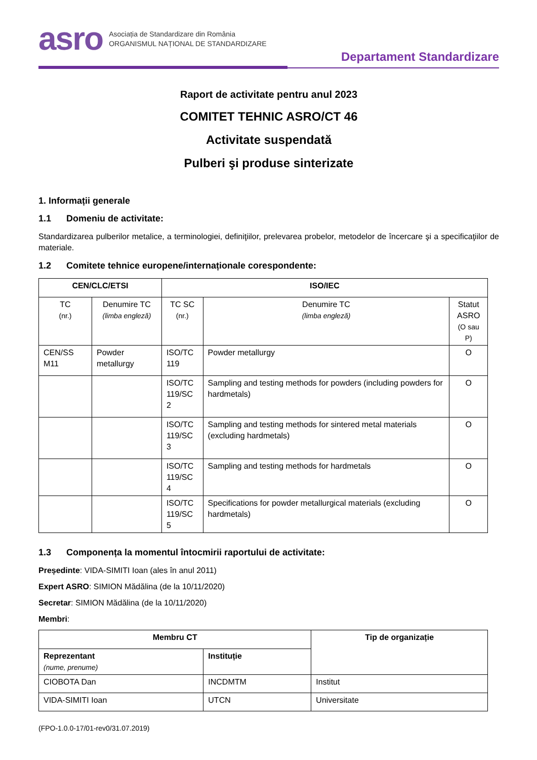asro
Asociația de Standardizare din România
ORGANISMUL NAȚIONAL DE STANDARDIZARE
Departament Standardizare
Raport de activitate pentru anul 2023
COMITET TEHNIC ASRO/CT 46
Activitate suspendată
Pulberi şi produse sinterizate
1. Informații generale
1.1 Domeniu de activitate:
Standardizarea pulberilor metalice, a terminologiei, definiţiilor, prelevarea probelor, metodelor de încercare şi a specificaţiilor de materiale.
1.2 Comitete tehnice europene/internaționale corespondente:
| CEN/CLC/ETSI | | ISO/IEC | | |
| --- | --- | --- | --- | --- |
| TC (nr.) | Denumire TC (limba engleză) | TC SC (nr.) | Denumire TC (limba engleză) | Statut ASRO (O sau P) |
| CEN/SS M11 | Powder metallurgy | ISO/TC 119 | Powder metallurgy | O |
| | | ISO/TC 119/SC 2 | Sampling and testing methods for powders (including powders for hardmetals) | O |
| | | ISO/TC 119/SC 3 | Sampling and testing methods for sintered metal materials (excluding hardmetals) | O |
| | | ISO/TC 119/SC 4 | Sampling and testing methods for hardmetals | O |
| | | ISO/TC 119/SC 5 | Specifications for powder metallurgical materials (excluding hardmetals) | O |
1.3 Componența la momentul întocmirii raportului de activitate:
Președinte: VIDA-SIMITI Ioan (ales în anul 2011)
Expert ASRO: SIMION Mădălina (de la 10/11/2020)
Secretar: SIMION Mădălina (de la 10/11/2020)
Membri:
| Membru CT | | Tip de organizație |
| --- | --- | --- |
| Reprezentant (nume, prenume) | Instituție | |
| CIOBOTA Dan | INCDMTM | Institut |
| VIDA-SIMITI Ioan | UTCN | Universitate |
(FPO-1.0.0-17/01-rev0/31.07.2019)